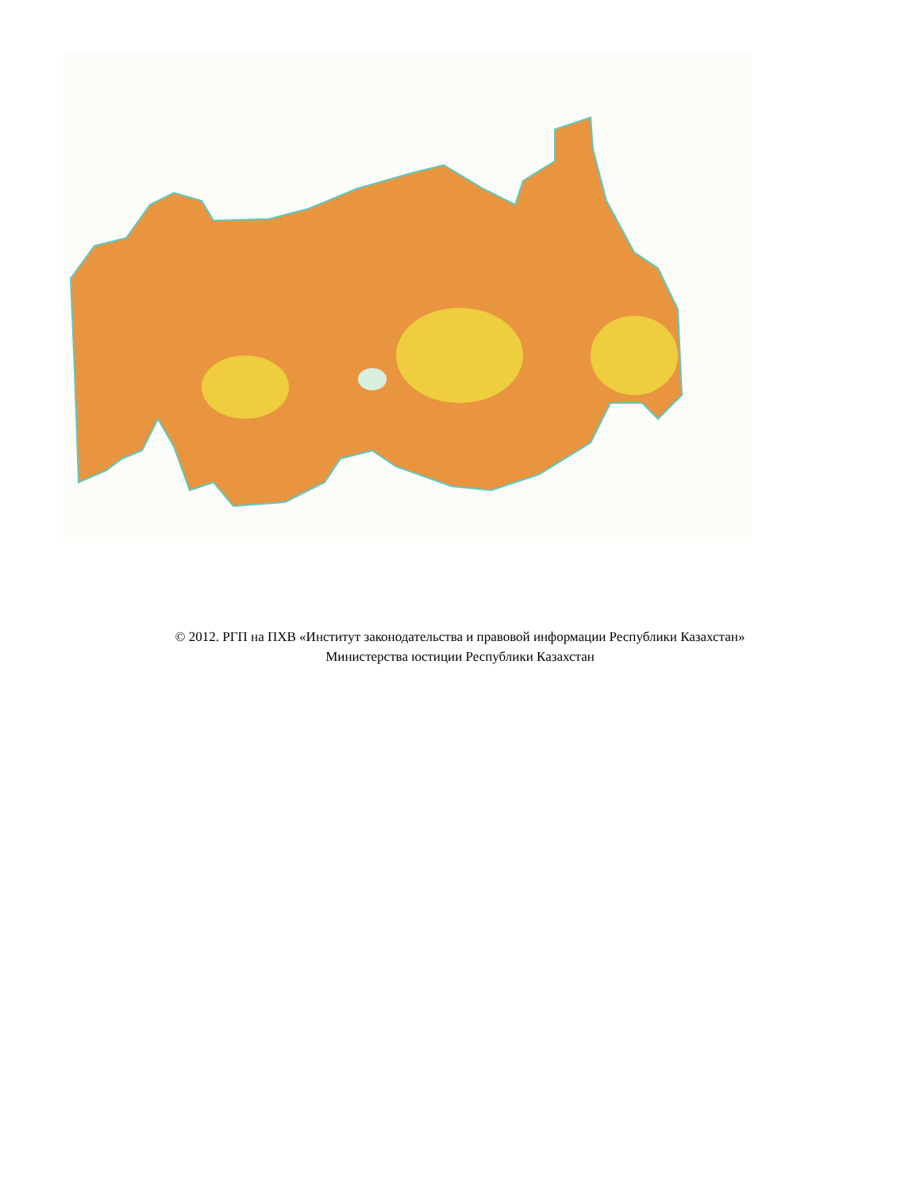© 2012. РГП на ПХВ «Институт законодательства и правовой информации Республики Казахстан»
Министерства юстиции Республики Казахстан